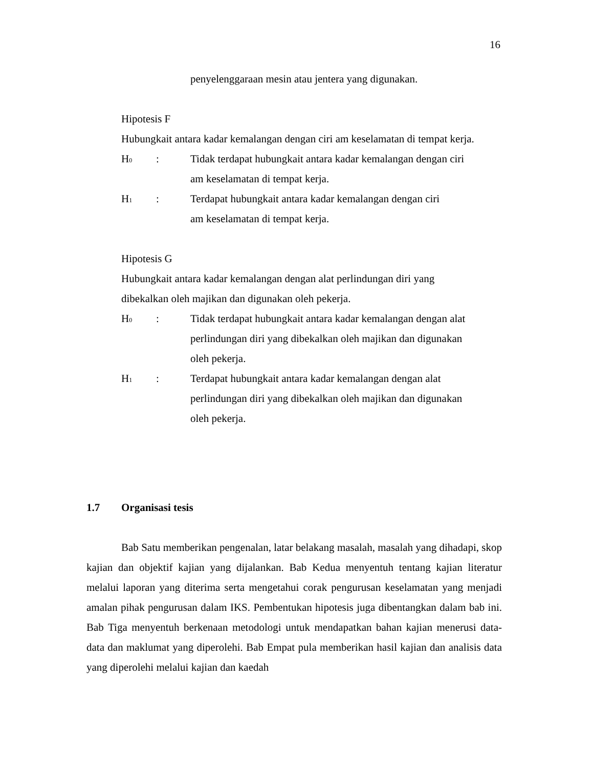16
penyelenggaraan mesin atau jentera yang digunakan.
Hipotesis F
Hubungkait antara kadar kemalangan dengan ciri am keselamatan di tempat kerja.
H<sub>0</sub>: Tidak terdapat hubungkait antara kadar kemalangan dengan ciri
am keselamatan di tempat kerja.
H<sub>1</sub>: Terdapat hubungkait antara kadar kemalangan dengan ciri
am keselamatan di tempat kerja.
Hipotesis G
Hubungkait antara kadar kemalangan dengan alat perlindungan diri yang
dibekalkan oleh majikan dan digunakan oleh pekerja.
H<sub>0</sub>: Tidak terdapat hubungkait antara kadar kemalangan dengan alat
perlindungan diri yang dibekalkan oleh majikan dan digunakan
oleh pekerja.
H<sub>1</sub>: Terdapat hubungkait antara kadar kemalangan dengan alat
perlindungan diri yang dibekalkan oleh majikan dan digunakan
oleh pekerja.
1.7 Organisasi tesis
Bab Satu memberikan pengenalan, latar belakang masalah, masalah yang dihadapi, skop kajian dan objektif kajian yang dijalankan. Bab Kedua menyentuh tentang kajian literatur melalui laporan yang diterima serta mengetahui corak pengurusan keselamatan yang menjadi amalan pihak pengurusan dalam IKS. Pembentukan hipotesis juga dibentangkan dalam bab ini. Bab Tiga menyentuh berkenaan metodologi untuk mendapatkan bahan kajian menerusi data-data dan maklumat yang diperolehi. Bab Empat pula memberikan hasil kajian dan analisis data yang diperolehi melalui kajian dan kaedah